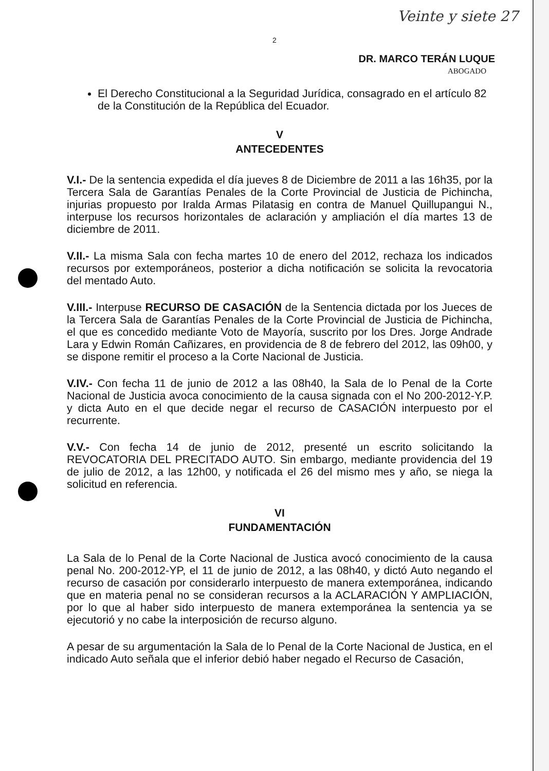Veinte y siete 27
2
DR. MARCO TERÁN LUQUE
ABOGADO
El Derecho Constitucional a la Seguridad Jurídica, consagrado en el artículo 82 de la Constitución de la República del Ecuador.
V
ANTECEDENTES
V.I.- De la sentencia expedida el día jueves 8 de Diciembre de 2011 a las 16h35, por la Tercera Sala de Garantías Penales de la Corte Provincial de Justicia de Pichincha, injurias propuesto por Iralda Armas Pilatasig en contra de Manuel Quillupangui N., interpuse los recursos horizontales de aclaración y ampliación el día martes 13 de diciembre de 2011.
V.II.- La misma Sala con fecha martes 10 de enero del 2012, rechaza los indicados recursos por extemporáneos, posterior a dicha notificación se solicita la revocatoria del mentado Auto.
V.III.- Interpuse RECURSO DE CASACIÓN de la Sentencia dictada por los Jueces de la Tercera Sala de Garantías Penales de la Corte Provincial de Justicia de Pichincha, el que es concedido mediante Voto de Mayoría, suscrito por los Dres. Jorge Andrade Lara y Edwin Román Cañizares, en providencia de 8 de febrero del 2012, las 09h00, y se dispone remitir el proceso a la Corte Nacional de Justicia.
V.IV.- Con fecha 11 de junio de 2012 a las 08h40, la Sala de lo Penal de la Corte Nacional de Justicia avoca conocimiento de la causa signada con el No 200-2012-Y.P. y dicta Auto en el que decide negar el recurso de CASACIÓN interpuesto por el recurrente.
V.V.- Con fecha 14 de junio de 2012, presenté un escrito solicitando la REVOCATORIA DEL PRECITADO AUTO. Sin embargo, mediante providencia del 19 de julio de 2012, a las 12h00, y notificada el 26 del mismo mes y año, se niega la solicitud en referencia.
VI
FUNDAMENTACIÓN
La Sala de lo Penal de la Corte Nacional de Justica avocó conocimiento de la causa penal No. 200-2012-YP, el 11 de junio de 2012, a las 08h40, y dictó Auto negando el recurso de casación por considerarlo interpuesto de manera extemporánea, indicando que en materia penal no se consideran recursos a la ACLARACIÓN Y AMPLIACIÓN, por lo que al haber sido interpuesto de manera extemporánea la sentencia ya se ejecutorió y no cabe la interposición de recurso alguno.
A pesar de su argumentación la Sala de lo Penal de la Corte Nacional de Justica, en el indicado Auto señala que el inferior debió haber negado el Recurso de Casación,